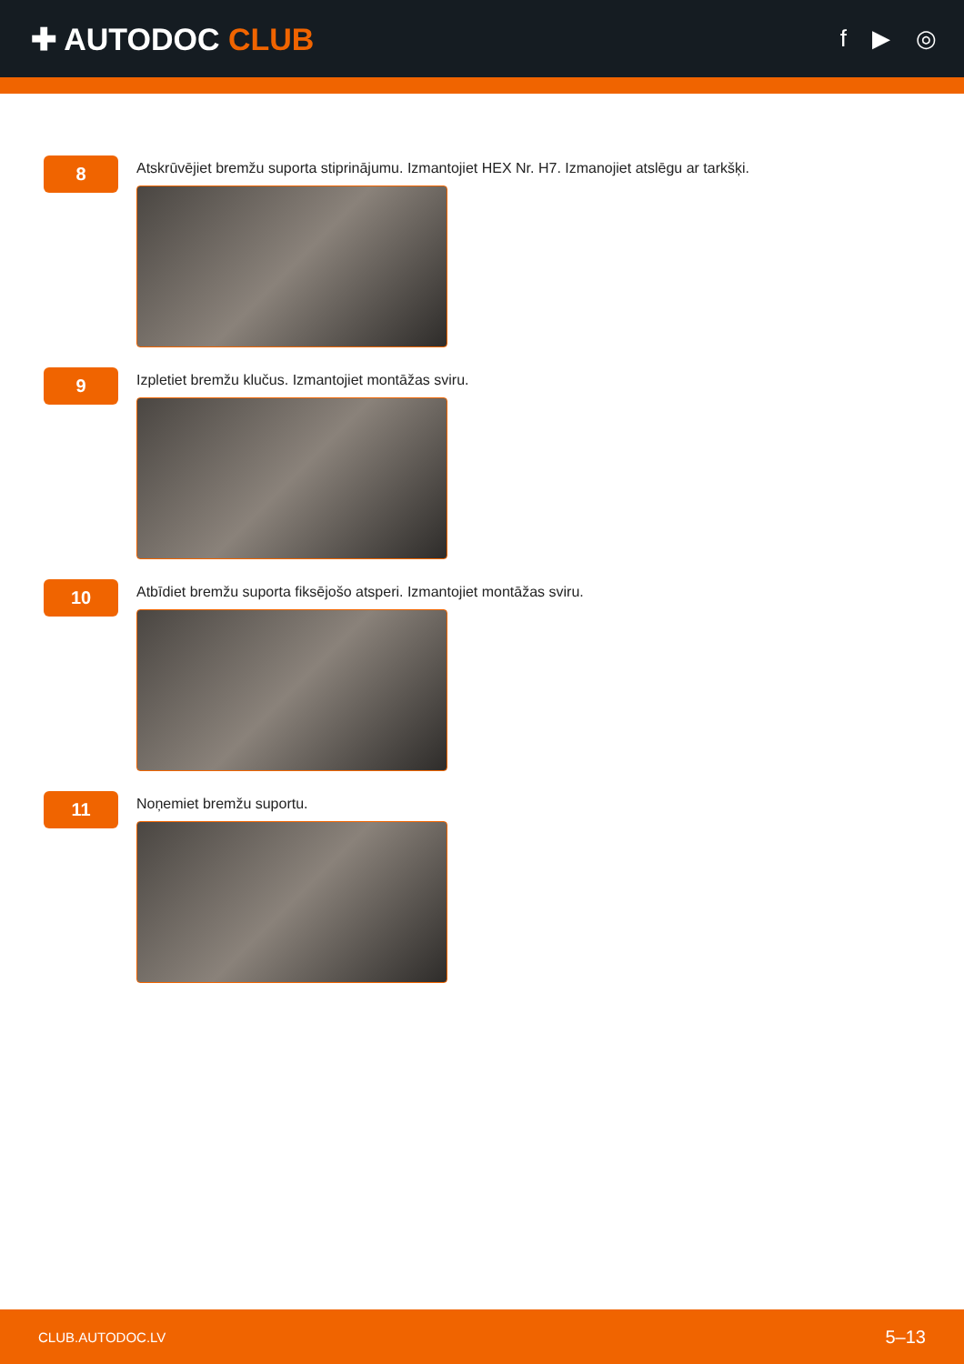✚ AUTODOC CLUB
f ▶ ◎
8
Atskrūvējiet bremžu suporta stiprinājumu. Izmantojiet HEX Nr. H7. Izmanojiet atslēgu ar tarkšķi.
9
Izpletiet bremžu klučus. Izmantojiet montāžas sviru.
10
Atbīdiet bremžu suporta fiksējošo atsperi. Izmantojiet montāžas sviru.
11
Noņemiet bremžu suportu.
CLUB.AUTODOC.LV 5–13